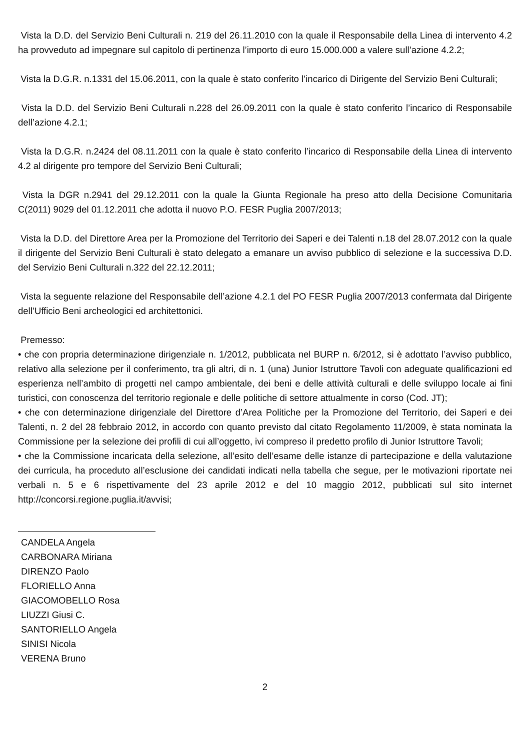Vista la D.D. del Servizio Beni Culturali n. 219 del 26.11.2010 con la quale il Responsabile della Linea di intervento 4.2 ha provveduto ad impegnare sul capitolo di pertinenza l’importo di euro 15.000.000 a valere sull’azione 4.2.2;
Vista la D.G.R. n.1331 del 15.06.2011, con la quale è stato conferito l’incarico di Dirigente del Servizio Beni Culturali;
Vista la D.D. del Servizio Beni Culturali n.228 del 26.09.2011 con la quale è stato conferito l’incarico di Responsabile dell’azione 4.2.1;
Vista la D.G.R. n.2424 del 08.11.2011 con la quale è stato conferito l’incarico di Responsabile della Linea di intervento 4.2 al dirigente pro tempore del Servizio Beni Culturali;
Vista la DGR n.2941 del 29.12.2011 con la quale la Giunta Regionale ha preso atto della Decisione Comunitaria C(2011) 9029 del 01.12.2011 che adotta il nuovo P.O. FESR Puglia 2007/2013;
Vista la D.D. del Direttore Area per la Promozione del Territorio dei Saperi e dei Talenti n.18 del 28.07.2012 con la quale il dirigente del Servizio Beni Culturali è stato delegato a emanare un avviso pubblico di selezione e la successiva D.D. del Servizio Beni Culturali n.322 del 22.12.2011;
Vista la seguente relazione del Responsabile dell’azione 4.2.1 del PO FESR Puglia 2007/2013 confermata dal Dirigente dell’Ufficio Beni archeologici ed architettonici.
Premesso:
• che con propria determinazione dirigenziale n. 1/2012, pubblicata nel BURP n. 6/2012, si è adottato l’avviso pubblico, relativo alla selezione per il conferimento, tra gli altri, di n. 1 (una) Junior Istruttore Tavoli con adeguate qualificazioni ed esperienza nell’ambito di progetti nel campo ambientale, dei beni e delle attività culturali e delle sviluppo locale ai fini turistici, con conoscenza del territorio regionale e delle politiche di settore attualmente in corso (Cod. JT);
• che con determinazione dirigenziale del Direttore d’Area Politiche per la Promozione del Territorio, dei Saperi e dei Talenti, n. 2 del 28 febbraio 2012, in accordo con quanto previsto dal citato Regolamento 11/2009, è stata nominata la Commissione per la selezione dei profili di cui all’oggetto, ivi compreso il predetto profilo di Junior Istruttore Tavoli;
• che la Commissione incaricata della selezione, all’esito dell’esame delle istanze di partecipazione e della valutazione dei curricula, ha proceduto all’esclusione dei candidati indicati nella tabella che segue, per le motivazioni riportate nei verbali n. 5 e 6 rispettivamente del 23 aprile 2012 e del 10 maggio 2012, pubblicati sul sito internet http://concorsi.regione.puglia.it/avvisi;
CANDELA Angela
CARBONARA Miriana
DIRENZO Paolo
FLORIELLO Anna
GIACOMOBELLO Rosa
LIUZZI Giusi C.
SANTORIELLO Angela
SINISI Nicola
VERENA Bruno
2